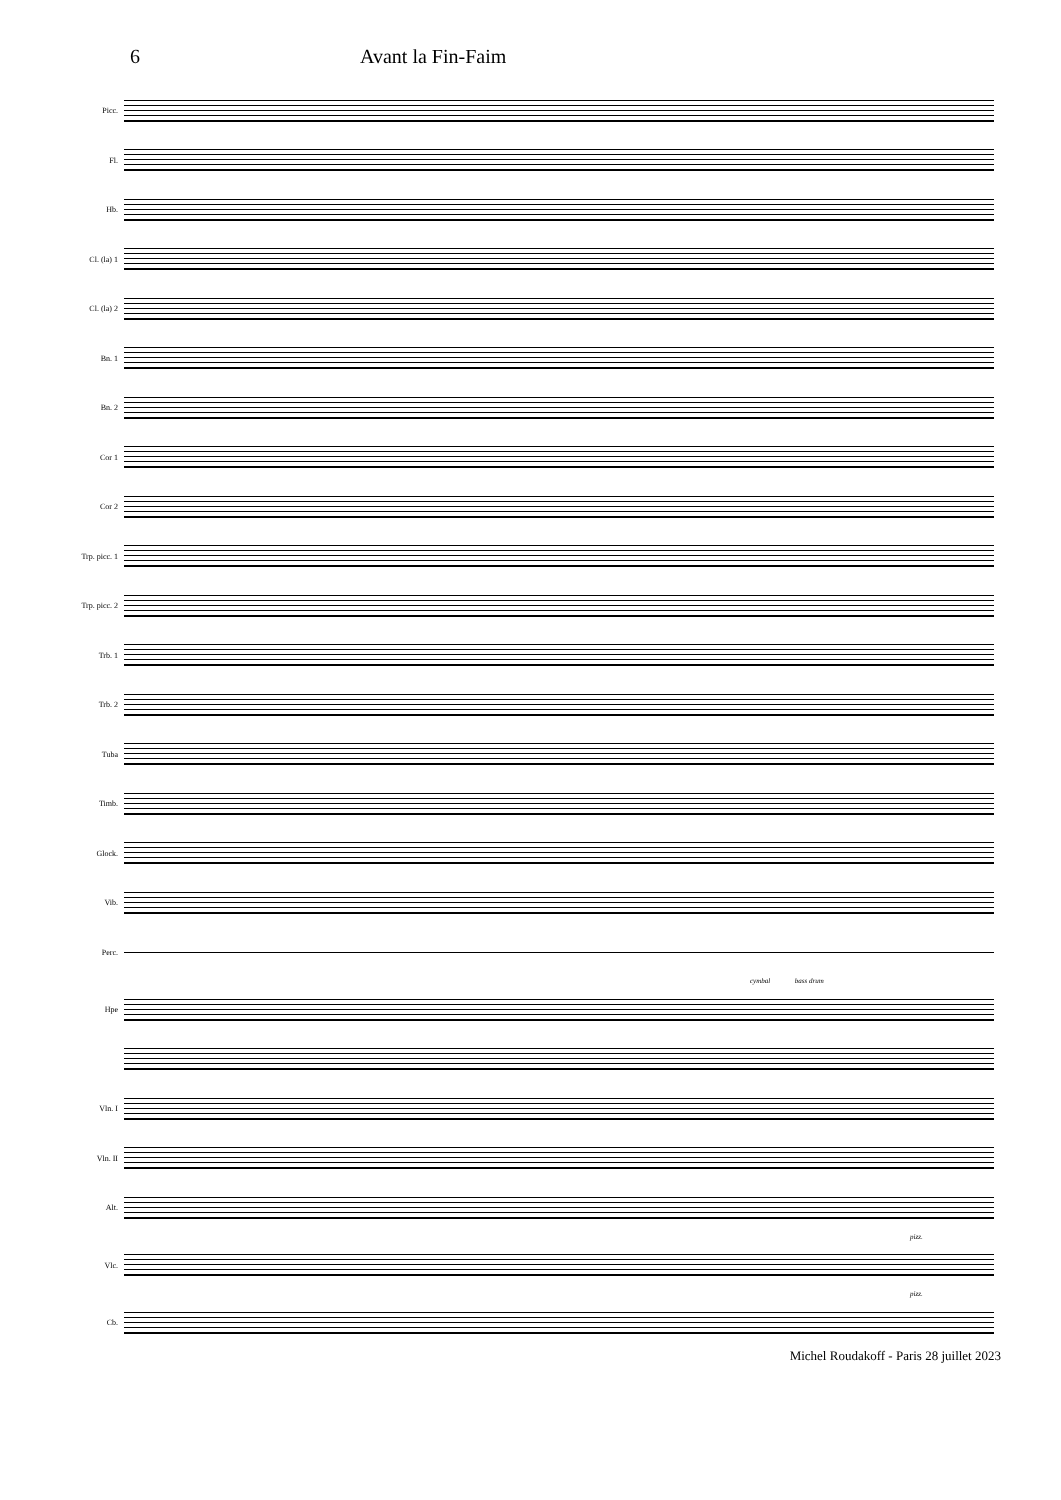6 Avant la Fin-Faim
Picc.
Fl.
Hb.
Cl. (la) 1
Cl. (la) 2
Bn. 1
Bn. 2
Cor 1
Cor 2
Trp. picc. 1
Trp. picc. 2
Trb. 1
Trb. 2
Tuba
Timb.
Glock.
Vib.
Perc.
cymbal bass drum
Hpe
Vln. I
Vln. II
Alt.
pizz.
Vlc.
pizz.
Cb.
Michel Roudakoff - Paris 28 juillet 2023